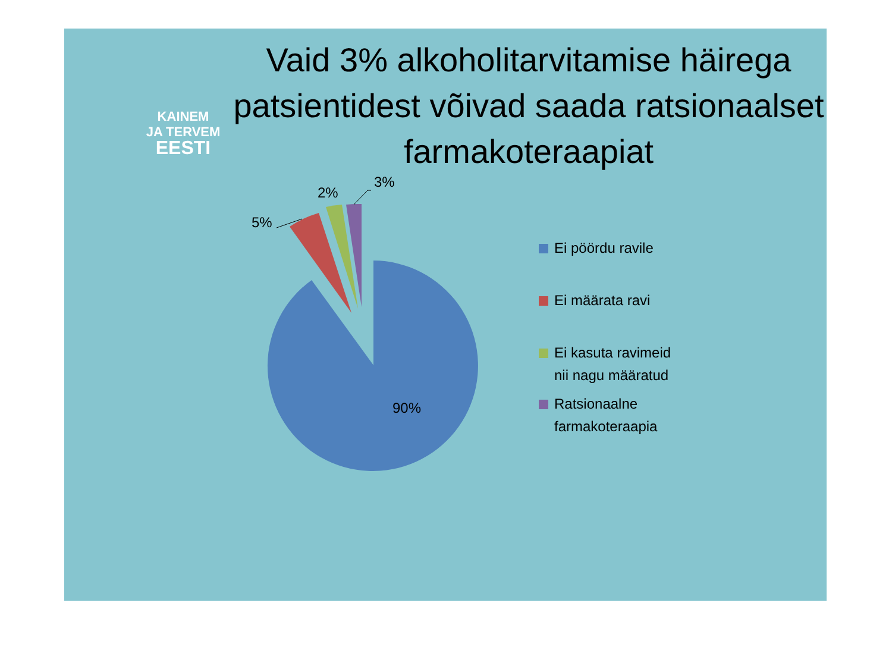KAINEM
JA TERVEM
EESTI
Vaid 3% alkoholitarvitamise häirega patsientidest võivad saada ratsionaalset farmakoteraapiat
5%
2%
3%
90%
Ei pöördu ravile
Ei määrata ravi
Ei kasuta ravimeid
nii nagu määratud
Ratsionaalne
farmakoteraapia